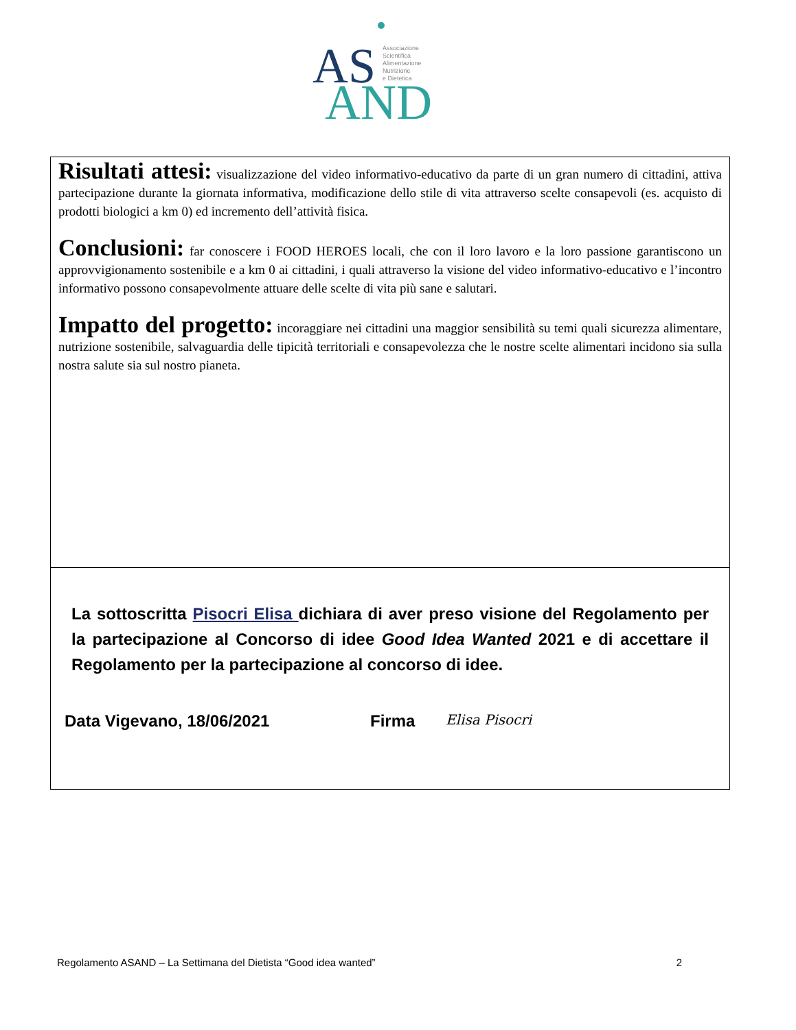AS
AND
Associazione
Scientifica
Alimentazione
Nutrizione
e Dietetica
Risultati attesi: visualizzazione del video informativo-educativo da parte di un gran numero di cittadini, attiva partecipazione durante la giornata informativa, modificazione dello stile di vita attraverso scelte consapevoli (es. acquisto di prodotti biologici a km 0) ed incremento dell’attività fisica.
Conclusioni: far conoscere i FOOD HEROES locali, che con il loro lavoro e la loro passione garantiscono un approvvigionamento sostenibile e a km 0 ai cittadini, i quali attraverso la visione del video informativo-educativo e l’incontro informativo possono consapevolmente attuare delle scelte di vita più sane e salutari.
Impatto del progetto: incoraggiare nei cittadini una maggior sensibilità su temi quali sicurezza alimentare, nutrizione sostenibile, salvaguardia delle tipicità territoriali e consapevolezza che le nostre scelte alimentari incidono sia sulla nostra salute sia sul nostro pianeta.
La sottoscritta Pisocri Elisa dichiara di aver preso visione del Regolamento per la partecipazione al Concorso di idee Good Idea Wanted 2021 e di accettare il Regolamento per la partecipazione al concorso di idee.
Data Vigevano, 18/06/2021 Firma Elisa Pisocri
Regolamento ASAND – La Settimana del Dietista “Good idea wanted” 2